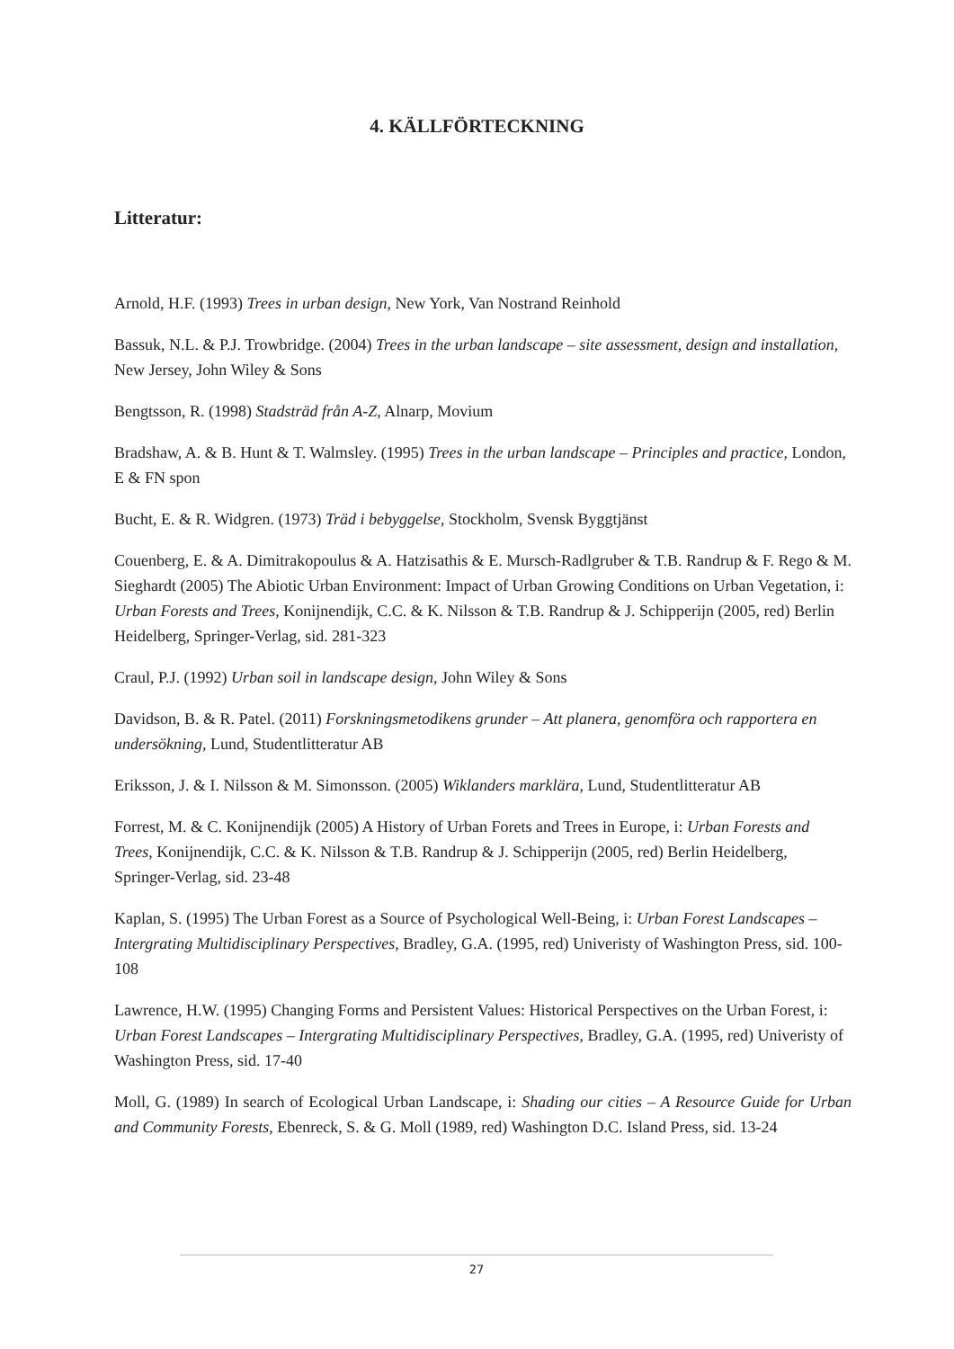4. KÄLLFÖRTECKNING
Litteratur:
Arnold, H.F. (1993) Trees in urban design, New York, Van Nostrand Reinhold
Bassuk, N.L. & P.J. Trowbridge. (2004) Trees in the urban landscape – site assessment, design and installation, New Jersey, John Wiley & Sons
Bengtsson, R. (1998) Stadsträd från A-Z, Alnarp, Movium
Bradshaw, A. & B. Hunt & T. Walmsley. (1995) Trees in the urban landscape – Principles and practice, London, E & FN spon
Bucht, E. & R. Widgren. (1973) Träd i bebyggelse, Stockholm, Svensk Byggtjänst
Couenberg, E. & A. Dimitrakopoulus & A. Hatzisathis & E. Mursch-Radlgruber & T.B. Randrup & F. Rego & M. Sieghardt (2005) The Abiotic Urban Environment: Impact of Urban Growing Conditions on Urban Vegetation, i: Urban Forests and Trees, Konijnendijk, C.C. & K. Nilsson & T.B. Randrup & J. Schipperijn (2005, red) Berlin Heidelberg, Springer-Verlag, sid. 281-323
Craul, P.J. (1992) Urban soil in landscape design, John Wiley & Sons
Davidson, B. & R. Patel. (2011) Forskningsmetodikens grunder – Att planera, genomföra och rapportera en undersökning, Lund, Studentlitteratur AB
Eriksson, J. & I. Nilsson & M. Simonsson. (2005) Wiklanders marklära, Lund, Studentlitteratur AB
Forrest, M. & C. Konijnendijk (2005) A History of Urban Forets and Trees in Europe, i: Urban Forests and Trees, Konijnendijk, C.C. & K. Nilsson & T.B. Randrup & J. Schipperijn (2005, red) Berlin Heidelberg, Springer-Verlag, sid. 23-48
Kaplan, S. (1995) The Urban Forest as a Source of Psychological Well-Being, i: Urban Forest Landscapes – Intergrating Multidisciplinary Perspectives, Bradley, G.A. (1995, red) Univeristy of Washington Press, sid. 100-108
Lawrence, H.W. (1995) Changing Forms and Persistent Values: Historical Perspectives on the Urban Forest, i: Urban Forest Landscapes – Intergrating Multidisciplinary Perspectives, Bradley, G.A. (1995, red) Univeristy of Washington Press, sid. 17-40
Moll, G. (1989) In search of Ecological Urban Landscape, i: Shading our cities – A Resource Guide for Urban and Community Forests, Ebenreck, S. & G. Moll (1989, red) Washington D.C. Island Press, sid. 13-24
27